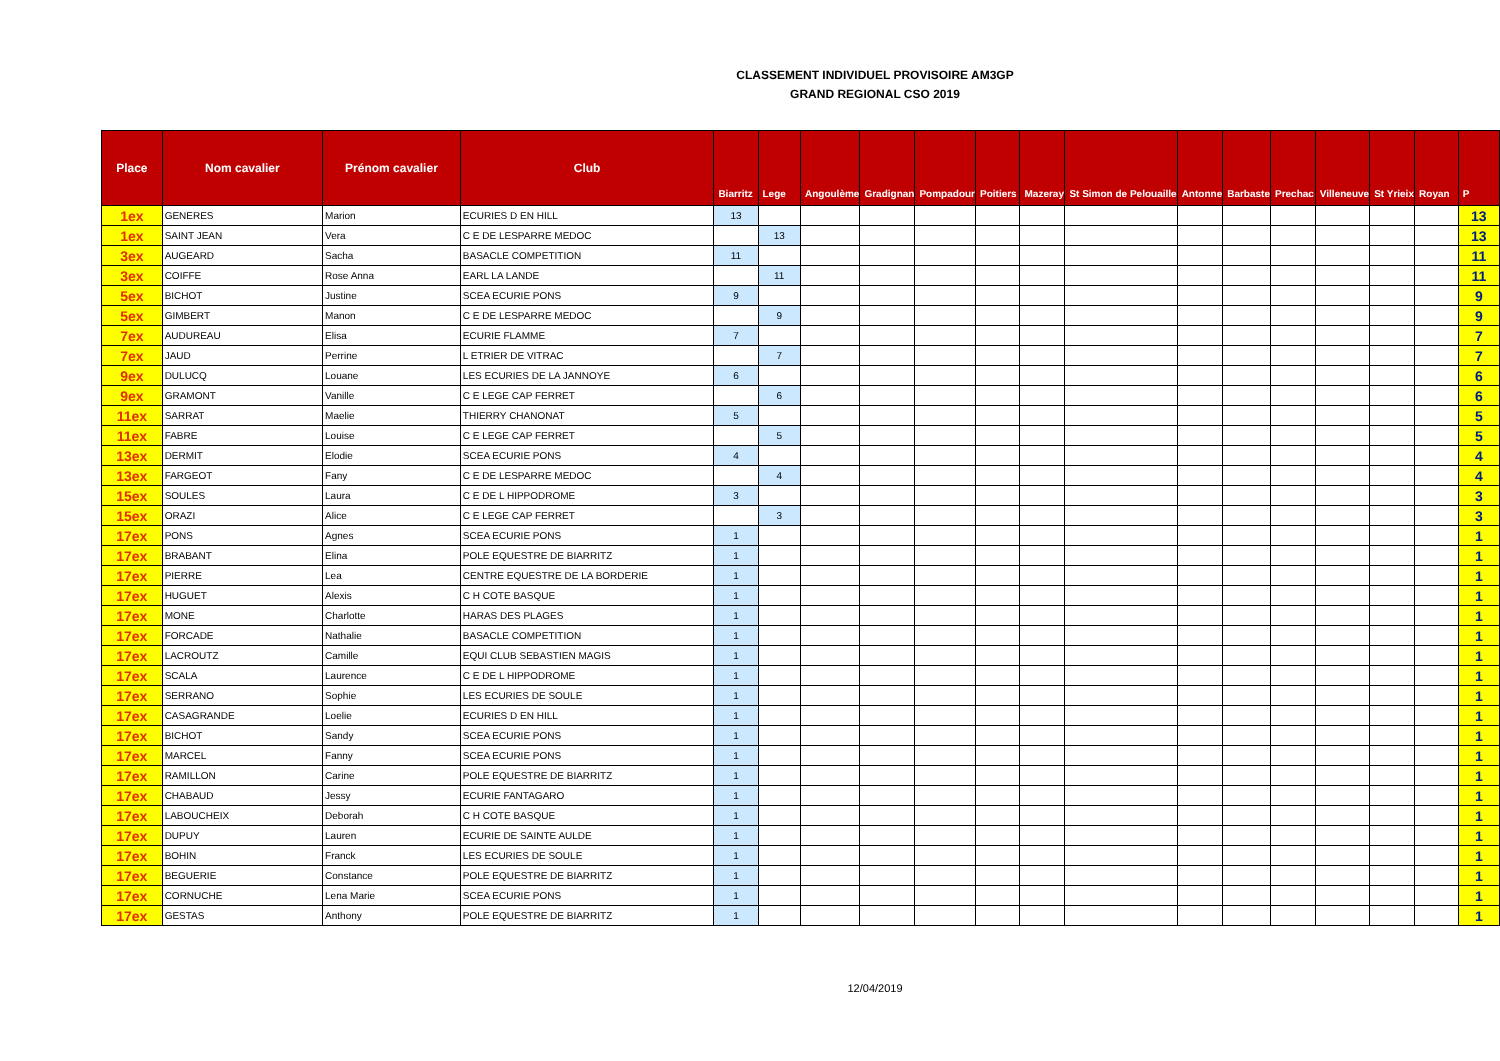CLASSEMENT INDIVIDUEL PROVISOIRE AM3GP
GRAND REGIONAL CSO 2019
| Place | Nom cavalier | Prénom cavalier | Club | Biarritz | Lege | Angoulème | Gradignan | Pompadour | Poitiers | Mazeray | St Simon de Pelouaille | Antonne | Barbaste | Prechac | Villeneuve | St Yrieix | Royan | P |
| --- | --- | --- | --- | --- | --- | --- | --- | --- | --- | --- | --- | --- | --- | --- | --- | --- | --- | --- |
| 1ex | GENERES | Marion | ECURIES D EN HILL | 13 | | | | | | | | | | | | | | 13 |
| 1ex | SAINT JEAN | Vera | C E DE LESPARRE MEDOC | | 13 | | | | | | | | | | | | | 13 |
| 3ex | AUGEARD | Sacha | BASACLE COMPETITION | 11 | | | | | | | | | | | | | | 11 |
| 3ex | COIFFE | Rose Anna | EARL LA LANDE | | 11 | | | | | | | | | | | | | 11 |
| 5ex | BICHOT | Justine | SCEA ECURIE PONS | 9 | | | | | | | | | | | | | | 9 |
| 5ex | GIMBERT | Manon | C E DE LESPARRE MEDOC | | 9 | | | | | | | | | | | | | 9 |
| 7ex | AUDUREAU | Elisa | ECURIE FLAMME | 7 | | | | | | | | | | | | | | 7 |
| 7ex | JAUD | Perrine | L ETRIER DE VITRAC | | 7 | | | | | | | | | | | | | 7 |
| 9ex | DULUCQ | Louane | LES ECURIES DE LA JANNOYE | 6 | | | | | | | | | | | | | | 6 |
| 9ex | GRAMONT | Vanille | C E LEGE CAP FERRET | | 6 | | | | | | | | | | | | | 6 |
| 11ex | SARRAT | Maelie | THIERRY CHANONAT | 5 | | | | | | | | | | | | | | 5 |
| 11ex | FABRE | Louise | C E LEGE CAP FERRET | | 5 | | | | | | | | | | | | | 5 |
| 13ex | DERMIT | Elodie | SCEA ECURIE PONS | 4 | | | | | | | | | | | | | | 4 |
| 13ex | FARGEOT | Fany | C E DE LESPARRE MEDOC | | 4 | | | | | | | | | | | | | 4 |
| 15ex | SOULES | Laura | C E DE L HIPPODROME | 3 | | | | | | | | | | | | | | 3 |
| 15ex | ORAZI | Alice | C E LEGE CAP FERRET | | 3 | | | | | | | | | | | | | 3 |
| 17ex | PONS | Agnes | SCEA ECURIE PONS | 1 | | | | | | | | | | | | | | 1 |
| 17ex | BRABANT | Elina | POLE EQUESTRE DE BIARRITZ | 1 | | | | | | | | | | | | | | 1 |
| 17ex | PIERRE | Lea | CENTRE EQUESTRE DE LA BORDERIE | 1 | | | | | | | | | | | | | | 1 |
| 17ex | HUGUET | Alexis | C H COTE BASQUE | 1 | | | | | | | | | | | | | | 1 |
| 17ex | MONE | Charlotte | HARAS DES PLAGES | 1 | | | | | | | | | | | | | | 1 |
| 17ex | FORCADE | Nathalie | BASACLE COMPETITION | 1 | | | | | | | | | | | | | | 1 |
| 17ex | LACROUTZ | Camille | EQUI CLUB SEBASTIEN MAGIS | 1 | | | | | | | | | | | | | | 1 |
| 17ex | SCALA | Laurence | C E DE L HIPPODROME | 1 | | | | | | | | | | | | | | 1 |
| 17ex | SERRANO | Sophie | LES ECURIES DE SOULE | 1 | | | | | | | | | | | | | | 1 |
| 17ex | CASAGRANDE | Loelie | ECURIES D EN HILL | 1 | | | | | | | | | | | | | | 1 |
| 17ex | BICHOT | Sandy | SCEA ECURIE PONS | 1 | | | | | | | | | | | | | | 1 |
| 17ex | MARCEL | Fanny | SCEA ECURIE PONS | 1 | | | | | | | | | | | | | | 1 |
| 17ex | RAMILLON | Carine | POLE EQUESTRE DE BIARRITZ | 1 | | | | | | | | | | | | | | 1 |
| 17ex | CHABAUD | Jessy | ECURIE FANTAGARO | 1 | | | | | | | | | | | | | | 1 |
| 17ex | LABOUCHEIX | Deborah | C H COTE BASQUE | 1 | | | | | | | | | | | | | | 1 |
| 17ex | DUPUY | Lauren | ECURIE DE SAINTE AULDE | 1 | | | | | | | | | | | | | | 1 |
| 17ex | BOHIN | Franck | LES ECURIES DE SOULE | 1 | | | | | | | | | | | | | | 1 |
| 17ex | BEGUERIE | Constance | POLE EQUESTRE DE BIARRITZ | 1 | | | | | | | | | | | | | | 1 |
| 17ex | CORNUCHE | Lena Marie | SCEA ECURIE PONS | 1 | | | | | | | | | | | | | | 1 |
| 17ex | GESTAS | Anthony | POLE EQUESTRE DE BIARRITZ | 1 | | | | | | | | | | | | | | 1 |
12/04/2019